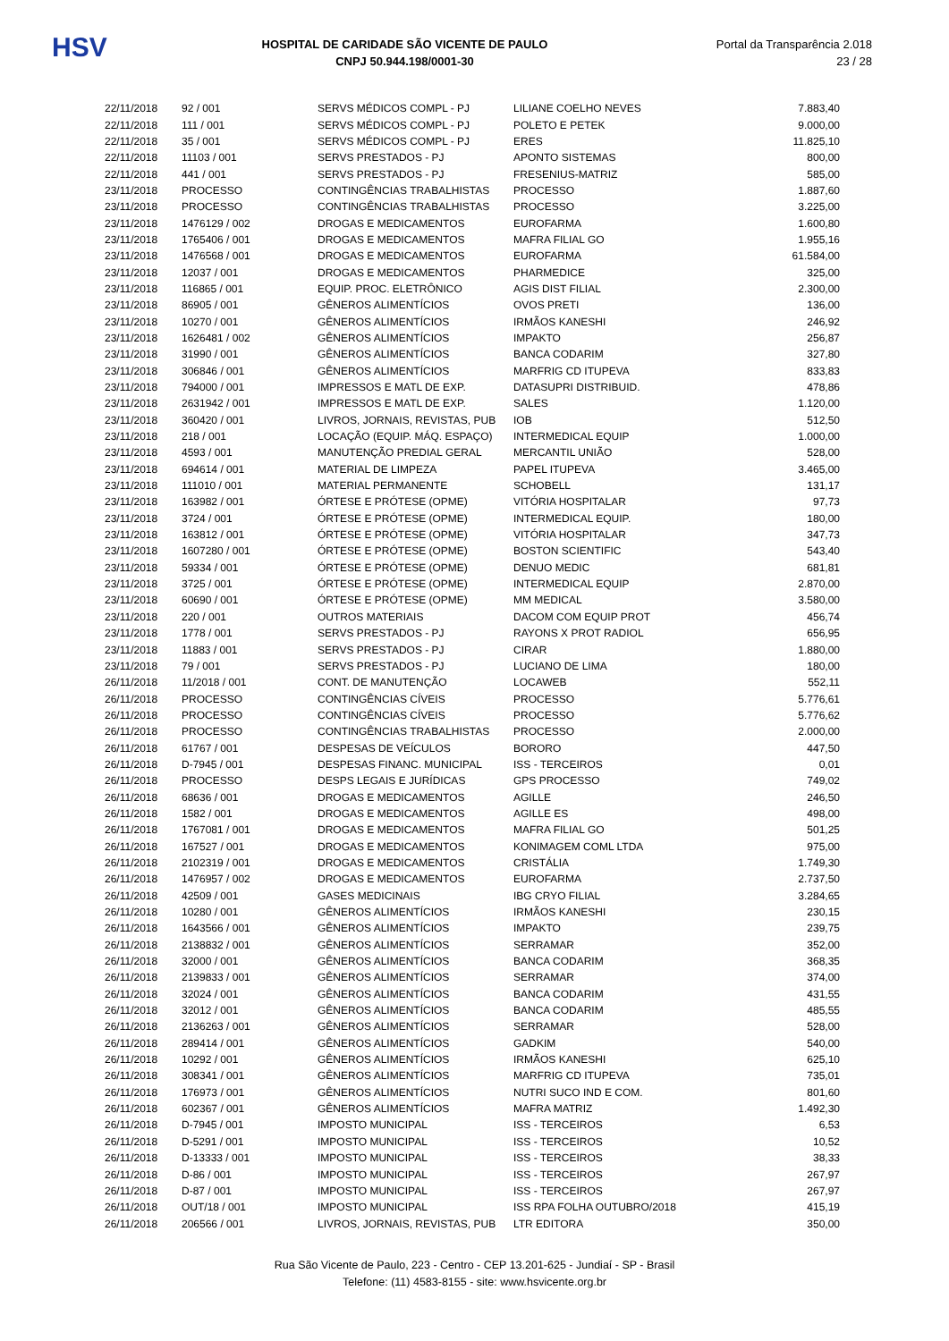HSV
HOSPITAL DE CARIDADE SÃO VICENTE DE PAULO
CNPJ 50.944.198/0001-30
Portal da Transparência 2.018
23 / 28
| 22/11/2018 | 92 / 001 | SERVS MÉDICOS COMPL - PJ | LILIANE COELHO NEVES | 7.883,40 |
| 22/11/2018 | 111 / 001 | SERVS MÉDICOS COMPL - PJ | POLETO E PETEK | 9.000,00 |
| 22/11/2018 | 35 / 001 | SERVS MÉDICOS COMPL - PJ | ERES | 11.825,10 |
| 22/11/2018 | 11103 / 001 | SERVS PRESTADOS - PJ | APONTO SISTEMAS | 800,00 |
| 22/11/2018 | 441 / 001 | SERVS PRESTADOS - PJ | FRESENIUS-MATRIZ | 585,00 |
| 23/11/2018 | PROCESSO | CONTINGÊNCIAS TRABALHISTAS | PROCESSO | 1.887,60 |
| 23/11/2018 | PROCESSO | CONTINGÊNCIAS TRABALHISTAS | PROCESSO | 3.225,00 |
| 23/11/2018 | 1476129 / 002 | DROGAS E MEDICAMENTOS | EUROFARMA | 1.600,80 |
| 23/11/2018 | 1765406 / 001 | DROGAS E MEDICAMENTOS | MAFRA FILIAL GO | 1.955,16 |
| 23/11/2018 | 1476568 / 001 | DROGAS E MEDICAMENTOS | EUROFARMA | 61.584,00 |
| 23/11/2018 | 12037 / 001 | DROGAS E MEDICAMENTOS | PHARMEDICE | 325,00 |
| 23/11/2018 | 116865 / 001 | EQUIP. PROC. ELETRÔNICO | AGIS DIST FILIAL | 2.300,00 |
| 23/11/2018 | 86905 / 001 | GÊNEROS ALIMENTÍCIOS | OVOS PRETI | 136,00 |
| 23/11/2018 | 10270 / 001 | GÊNEROS ALIMENTÍCIOS | IRMÃOS KANESHI | 246,92 |
| 23/11/2018 | 1626481 / 002 | GÊNEROS ALIMENTÍCIOS | IMPAKTO | 256,87 |
| 23/11/2018 | 31990 / 001 | GÊNEROS ALIMENTÍCIOS | BANCA CODARIM | 327,80 |
| 23/11/2018 | 306846 / 001 | GÊNEROS ALIMENTÍCIOS | MARFRIG CD ITUPEVA | 833,83 |
| 23/11/2018 | 794000 / 001 | IMPRESSOS E MATL DE EXP. | DATASUPRI DISTRIBUID. | 478,86 |
| 23/11/2018 | 2631942 / 001 | IMPRESSOS E MATL DE EXP. | SALES | 1.120,00 |
| 23/11/2018 | 360420 / 001 | LIVROS, JORNAIS, REVISTAS, PUB | IOB | 512,50 |
| 23/11/2018 | 218 / 001 | LOCAÇÃO (EQUIP. MÁQ. ESPAÇO) | INTERMEDICAL EQUIP | 1.000,00 |
| 23/11/2018 | 4593 / 001 | MANUTENÇÃO PREDIAL GERAL | MERCANTIL UNIÃO | 528,00 |
| 23/11/2018 | 694614 / 001 | MATERIAL DE LIMPEZA | PAPEL ITUPEVA | 3.465,00 |
| 23/11/2018 | 111010 / 001 | MATERIAL PERMANENTE | SCHOBELL | 131,17 |
| 23/11/2018 | 163982 / 001 | ÓRTESE E PRÓTESE (OPME) | VITÓRIA HOSPITALAR | 97,73 |
| 23/11/2018 | 3724 / 001 | ÓRTESE E PRÓTESE (OPME) | INTERMEDICAL EQUIP. | 180,00 |
| 23/11/2018 | 163812 / 001 | ÓRTESE E PRÓTESE (OPME) | VITÓRIA HOSPITALAR | 347,73 |
| 23/11/2018 | 1607280 / 001 | ÓRTESE E PRÓTESE (OPME) | BOSTON SCIENTIFIC | 543,40 |
| 23/11/2018 | 59334 / 001 | ÓRTESE E PRÓTESE (OPME) | DENUO MEDIC | 681,81 |
| 23/11/2018 | 3725 / 001 | ÓRTESE E PRÓTESE (OPME) | INTERMEDICAL EQUIP | 2.870,00 |
| 23/11/2018 | 60690 / 001 | ÓRTESE E PRÓTESE (OPME) | MM MEDICAL | 3.580,00 |
| 23/11/2018 | 220 / 001 | OUTROS MATERIAIS | DACOM COM EQUIP PROT | 456,74 |
| 23/11/2018 | 1778 / 001 | SERVS PRESTADOS - PJ | RAYONS X PROT RADIOL | 656,95 |
| 23/11/2018 | 11883 / 001 | SERVS PRESTADOS - PJ | CIRAR | 1.880,00 |
| 23/11/2018 | 79 / 001 | SERVS PRESTADOS - PJ | LUCIANO DE LIMA | 180,00 |
| 26/11/2018 | 11/2018 / 001 | CONT. DE MANUTENÇÃO | LOCAWEB | 552,11 |
| 26/11/2018 | PROCESSO | CONTINGÊNCIAS CÍVEIS | PROCESSO | 5.776,61 |
| 26/11/2018 | PROCESSO | CONTINGÊNCIAS CÍVEIS | PROCESSO | 5.776,62 |
| 26/11/2018 | PROCESSO | CONTINGÊNCIAS TRABALHISTAS | PROCESSO | 2.000,00 |
| 26/11/2018 | 61767 / 001 | DESPESAS DE VEÍCULOS | BORORO | 447,50 |
| 26/11/2018 | D-7945 / 001 | DESPESAS FINANC. MUNICIPAL | ISS - TERCEIROS | 0,01 |
| 26/11/2018 | PROCESSO | DESPS LEGAIS E JURÍDICAS | GPS PROCESSO | 749,02 |
| 26/11/2018 | 68636 / 001 | DROGAS E MEDICAMENTOS | AGILLE | 246,50 |
| 26/11/2018 | 1582 / 001 | DROGAS E MEDICAMENTOS | AGILLE ES | 498,00 |
| 26/11/2018 | 1767081 / 001 | DROGAS E MEDICAMENTOS | MAFRA FILIAL GO | 501,25 |
| 26/11/2018 | 167527 / 001 | DROGAS E MEDICAMENTOS | KONIMAGEM COML LTDA | 975,00 |
| 26/11/2018 | 2102319 / 001 | DROGAS E MEDICAMENTOS | CRISTÁLIA | 1.749,30 |
| 26/11/2018 | 1476957 / 002 | DROGAS E MEDICAMENTOS | EUROFARMA | 2.737,50 |
| 26/11/2018 | 42509 / 001 | GASES MEDICINAIS | IBG CRYO FILIAL | 3.284,65 |
| 26/11/2018 | 10280 / 001 | GÊNEROS ALIMENTÍCIOS | IRMÃOS KANESHI | 230,15 |
| 26/11/2018 | 1643566 / 001 | GÊNEROS ALIMENTÍCIOS | IMPAKTO | 239,75 |
| 26/11/2018 | 2138832 / 001 | GÊNEROS ALIMENTÍCIOS | SERRAMAR | 352,00 |
| 26/11/2018 | 32000 / 001 | GÊNEROS ALIMENTÍCIOS | BANCA CODARIM | 368,35 |
| 26/11/2018 | 2139833 / 001 | GÊNEROS ALIMENTÍCIOS | SERRAMAR | 374,00 |
| 26/11/2018 | 32024 / 001 | GÊNEROS ALIMENTÍCIOS | BANCA CODARIM | 431,55 |
| 26/11/2018 | 32012 / 001 | GÊNEROS ALIMENTÍCIOS | BANCA CODARIM | 485,55 |
| 26/11/2018 | 2136263 / 001 | GÊNEROS ALIMENTÍCIOS | SERRAMAR | 528,00 |
| 26/11/2018 | 289414 / 001 | GÊNEROS ALIMENTÍCIOS | GADKIM | 540,00 |
| 26/11/2018 | 10292 / 001 | GÊNEROS ALIMENTÍCIOS | IRMÃOS KANESHI | 625,10 |
| 26/11/2018 | 308341 / 001 | GÊNEROS ALIMENTÍCIOS | MARFRIG CD ITUPEVA | 735,01 |
| 26/11/2018 | 176973 / 001 | GÊNEROS ALIMENTÍCIOS | NUTRI SUCO IND E COM. | 801,60 |
| 26/11/2018 | 602367 / 001 | GÊNEROS ALIMENTÍCIOS | MAFRA MATRIZ | 1.492,30 |
| 26/11/2018 | D-7945 / 001 | IMPOSTO MUNICIPAL | ISS - TERCEIROS | 6,53 |
| 26/11/2018 | D-5291 / 001 | IMPOSTO MUNICIPAL | ISS - TERCEIROS | 10,52 |
| 26/11/2018 | D-13333 / 001 | IMPOSTO MUNICIPAL | ISS - TERCEIROS | 38,33 |
| 26/11/2018 | D-86 / 001 | IMPOSTO MUNICIPAL | ISS - TERCEIROS | 267,97 |
| 26/11/2018 | D-87 / 001 | IMPOSTO MUNICIPAL | ISS - TERCEIROS | 267,97 |
| 26/11/2018 | OUT/18 / 001 | IMPOSTO MUNICIPAL | ISS RPA FOLHA OUTUBRO/2018 | 415,19 |
| 26/11/2018 | 206566 / 001 | LIVROS, JORNAIS, REVISTAS, PUB | LTR EDITORA | 350,00 |
Rua São Vicente de Paulo, 223 - Centro - CEP 13.201-625 - Jundiaí - SP - Brasil
Telefone: (11) 4583-8155 - site: www.hsvicente.org.br